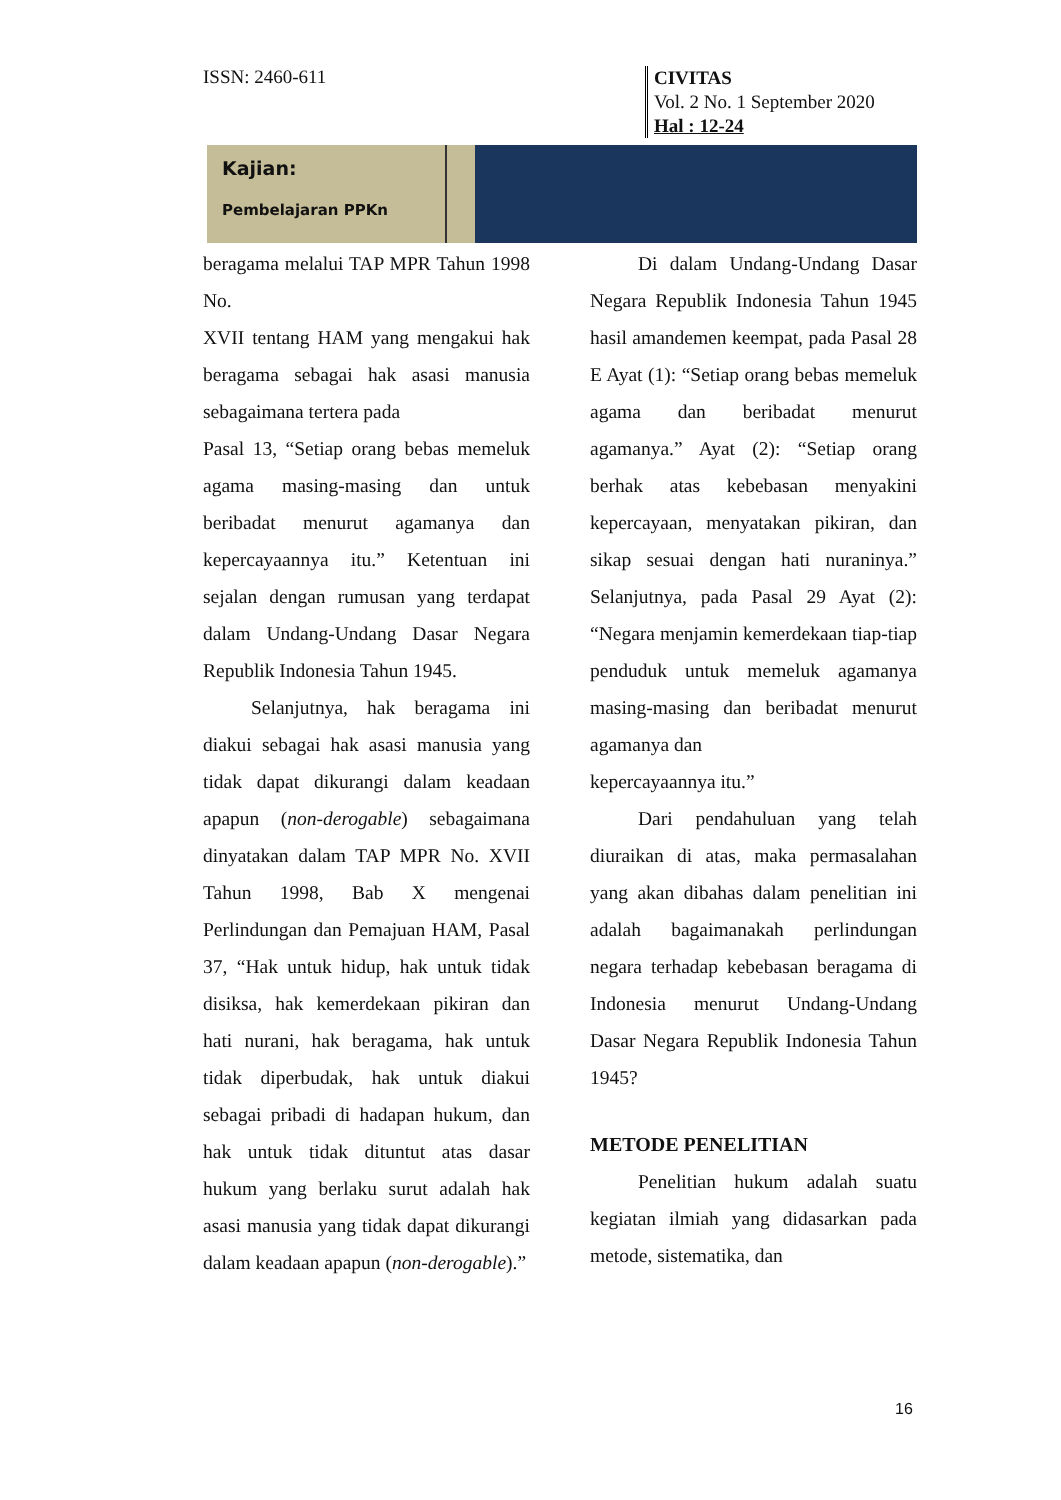ISSN: 2460-611
CIVITAS
Vol. 2 No. 1 September 2020
Hal : 12-24
Kajian:
Pembelajaran PPKn
beragama melalui TAP MPR Tahun 1998 No.
XVII tentang HAM yang mengakui hak beragama sebagai hak asasi manusia sebagaimana tertera pada
Pasal 13, “Setiap orang bebas memeluk agama masing-masing dan untuk beribadat menurut agamanya dan kepercayaannya itu.” Ketentuan ini sejalan dengan rumusan yang terdapat dalam Undang-Undang Dasar Negara Republik Indonesia Tahun 1945.
Selanjutnya, hak beragama ini diakui sebagai hak asasi manusia yang tidak dapat dikurangi dalam keadaan apapun (non-derogable) sebagaimana dinyatakan dalam TAP MPR No. XVII Tahun 1998, Bab X mengenai Perlindungan dan Pemajuan HAM, Pasal 37, “Hak untuk hidup, hak untuk tidak disiksa, hak kemerdekaan pikiran dan hati nurani, hak beragama, hak untuk tidak diperbudak, hak untuk diakui sebagai pribadi di hadapan hukum, dan hak untuk tidak dituntut atas dasar hukum yang berlaku surut adalah hak asasi manusia yang tidak dapat dikurangi dalam keadaan apapun (non-derogable).”
Di dalam Undang-Undang Dasar Negara Republik Indonesia Tahun 1945 hasil amandemen keempat, pada Pasal 28 E Ayat (1): “Setiap orang bebas memeluk agama dan beribadat menurut agamanya.” Ayat (2): “Setiap orang berhak atas kebebasan menyakini kepercayaan, menyatakan pikiran, dan sikap sesuai dengan hati nuraninya.” Selanjutnya, pada Pasal 29 Ayat (2): “Negara menjamin kemerdekaan tiap-tiap penduduk untuk memeluk agamanya masing-masing dan beribadat menurut agamanya dan
kepercayaannya itu.”
Dari pendahuluan yang telah diuraikan di atas, maka permasalahan yang akan dibahas dalam penelitian ini adalah bagaimanakah perlindungan negara terhadap kebebasan beragama di Indonesia menurut Undang-Undang Dasar Negara Republik Indonesia Tahun 1945?
METODE PENELITIAN
Penelitian hukum adalah suatu kegiatan ilmiah yang didasarkan pada metode, sistematika, dan
16